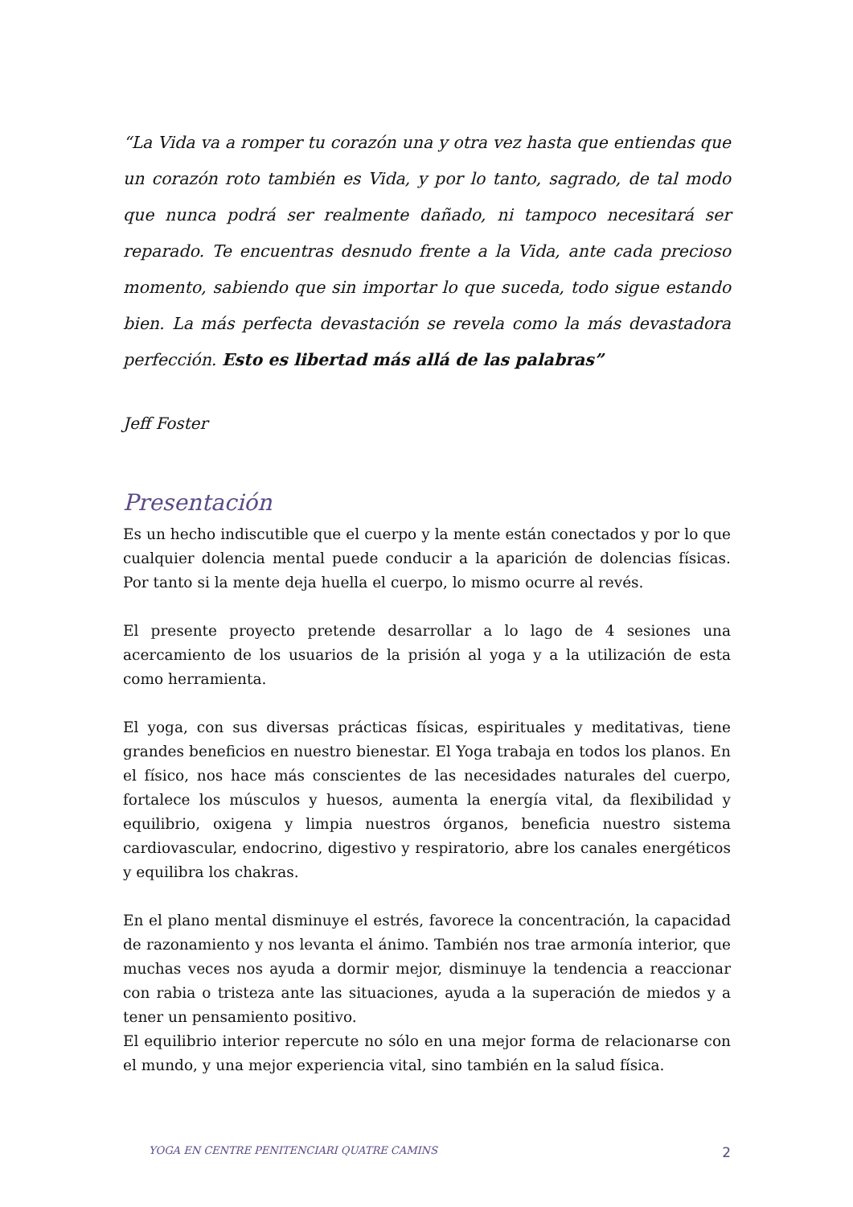“La Vida va a romper tu corazón una y otra vez hasta que entiendas que un corazón roto también es Vida, y por lo tanto, sagrado, de tal modo que nunca podrá ser realmente dañado, ni tampoco necesitará ser reparado. Te encuentras desnudo frente a la Vida, ante cada precioso momento, sabiendo que sin importar lo que suceda, todo sigue estando bien. La más perfecta devastación se revela como la más devastadora perfección. Esto es libertad más allá de las palabras”
Jeff Foster
Presentación
Es un hecho indiscutible que el cuerpo y la mente están conectados y por lo que cualquier dolencia mental puede conducir a la aparición de dolencias físicas. Por tanto si la mente deja huella el cuerpo, lo mismo ocurre al revés.
El presente proyecto pretende desarrollar a lo lago de 4 sesiones una acercamiento de los usuarios de la prisión al yoga y a la utilización de esta como herramienta.
El yoga, con sus diversas prácticas físicas, espirituales y meditativas, tiene grandes beneficios en nuestro bienestar. El Yoga trabaja en todos los planos. En el físico, nos hace más conscientes de las necesidades naturales del cuerpo, fortalece los músculos y huesos, aumenta la energía vital, da flexibilidad y equilibrio, oxigena y limpia nuestros órganos, beneficia nuestro sistema cardiovascular, endocrino, digestivo y respiratorio, abre los canales energéticos y equilibra los chakras.
En el plano mental disminuye el estrés, favorece la concentración, la capacidad de razonamiento y nos levanta el ánimo. También nos trae armonía interior, que muchas veces nos ayuda a dormir mejor, disminuye la tendencia a reaccionar con rabia o tristeza ante las situaciones, ayuda a la superación de miedos y a tener un pensamiento positivo.
El equilibrio interior repercute no sólo en una mejor forma de relacionarse con el mundo, y una mejor experiencia vital, sino también en la salud física.
YOGA EN CENTRE PENITENCIARI QUATRE CAMINS 2